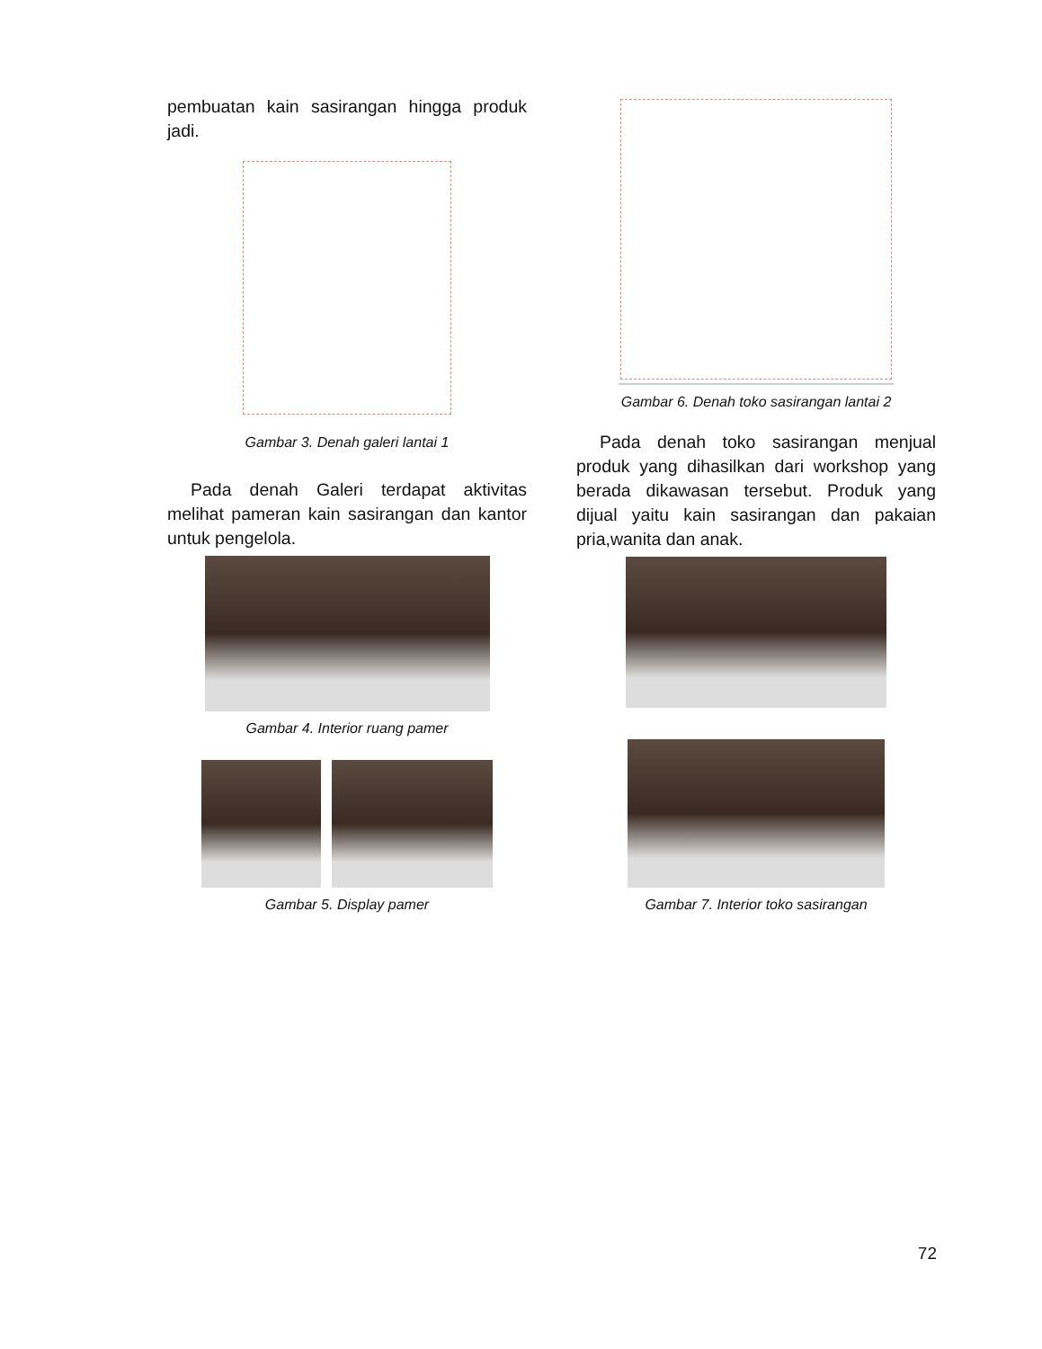pembuatan kain sasirangan hingga produk jadi.
Gambar 3. Denah galeri lantai 1
Pada denah Galeri terdapat aktivitas melihat pameran kain sasirangan dan kantor untuk pengelola.
Gambar 4. Interior ruang pamer
Gambar 5. Display pamer
Gambar 6. Denah toko sasirangan lantai 2
Pada denah toko sasirangan menjual produk yang dihasilkan dari workshop yang berada dikawasan tersebut. Produk yang dijual yaitu kain sasirangan dan pakaian pria,wanita dan anak.
Gambar 7. Interior toko sasirangan
72